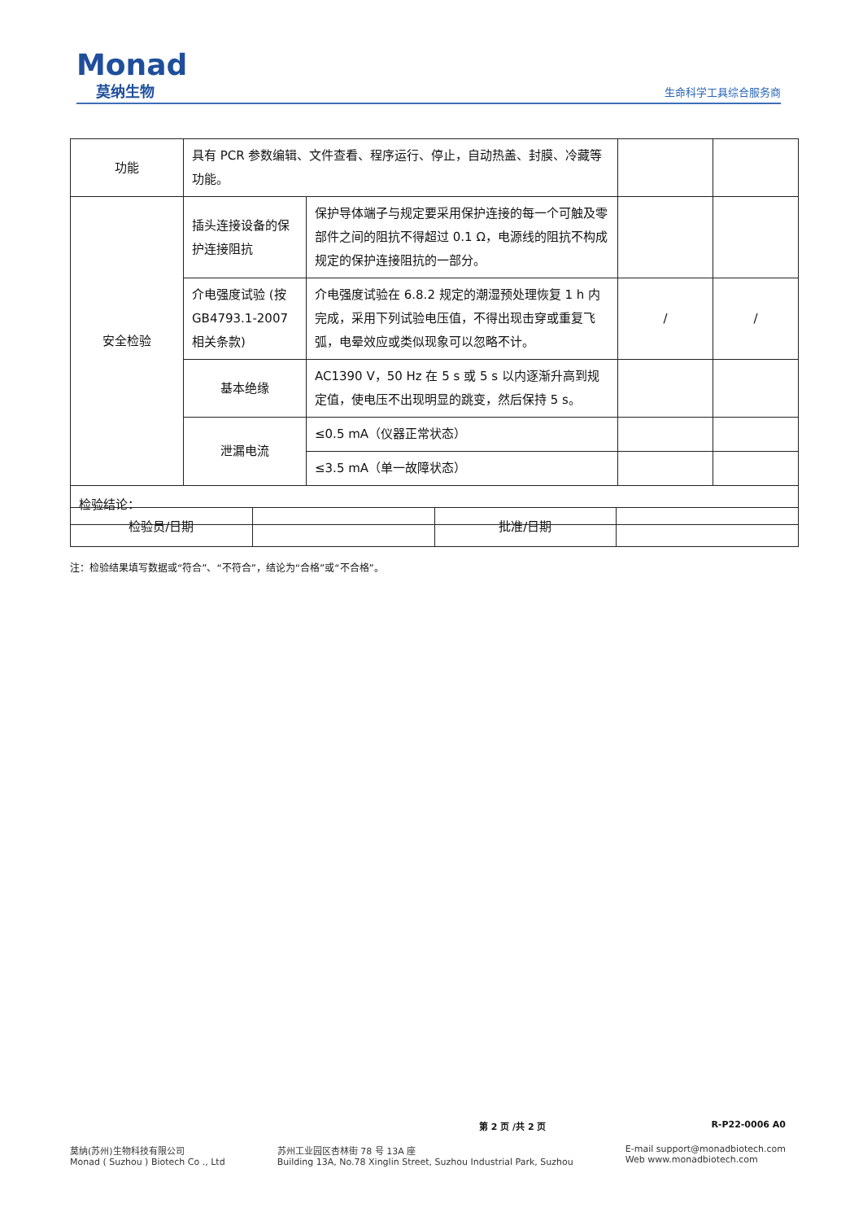Monad
莫纳生物
生命科学工具综合服务商
| 功能 | 具有 PCR 参数编辑、文件查看、程序运行、停止，自动热盖、封膜、冷藏等功能。 | | | |
| 安全检验 | 插头连接设备的保护连接阻抗 | 保护导体端子与规定要采用保护连接的每一个可触及零部件之间的阻抗不得超过 0.1 Ω，电源线的阻抗不构成规定的保护连接阻抗的一部分。 | | |
| | 介电强度试验 (按 GB4793.1-2007 相关条款) | 介电强度试验在 6.8.2 规定的潮湿预处理恢复 1 h 内完成，采用下列试验电压值，不得出现击穿或重复飞弧，电晕效应或类似现象可以忽略不计。 | / | / |
| | 基本绝缘 | AC1390 V，50 Hz 在 5 s 或 5 s 以内逐渐升高到规定值，使电压不出现明显的跳变，然后保持 5 s。 | | |
| | 泄漏电流 | ≤0.5 mA（仪器正常状态） | | |
| | | ≤3.5 mA（单一故障状态） | | |
| 检验结论： | | | | |
| 检验员/日期 | | 批准/日期 | |
注：检验结果填写数据或“符合”、“不符合”，结论为“合格”或“不合格”。
第 2 页 /共 2 页 R-P22-0006 A0
莫纳(苏州)生物科技有限公司
Monad ( Suzhou ) Biotech Co ., Ltd
苏州工业园区杏林街 78 号 13A 座
Building 13A, No.78 Xinglin Street, Suzhou Industrial Park, Suzhou
E-mail support@monadbiotech.com
Web www.monadbiotech.com